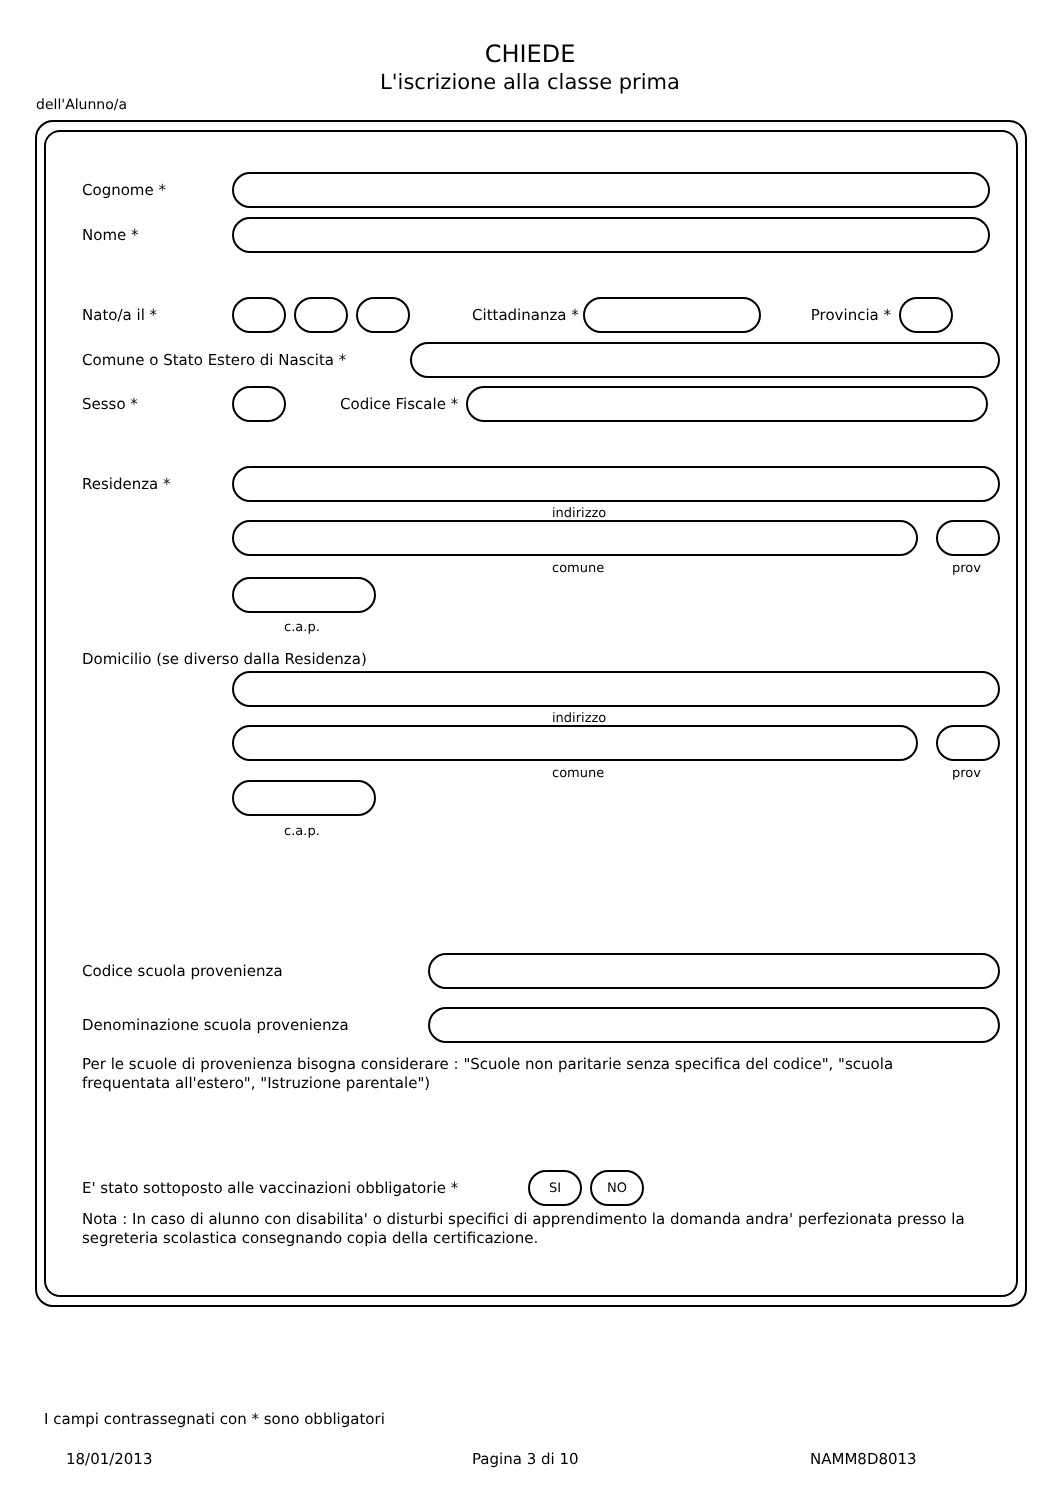CHIEDE
L'iscrizione alla classe prima
dell'Alunno/a
Cognome *
Nome *
Nato/a il * Cittadinanza * Provincia *
Comune o Stato Estero di Nascita *
Sesso * Codice Fiscale *
Residenza *
indirizzo
comune prov
c.a.p.
Domicilio (se diverso dalla Residenza)
indirizzo
comune prov
c.a.p.
Codice scuola provenienza
Denominazione scuola provenienza
Per le scuole di provenienza bisogna considerare : "Scuole non paritarie senza specifica del codice", "scuola frequentata all'estero", "Istruzione parentale")
E' stato sottoposto alle vaccinazioni obbligatorie *
SI NO
Nota : In caso di alunno con disabilita' o disturbi specifici di apprendimento la domanda andra' perfezionata presso la segreteria scolastica consegnando copia della certificazione.
I campi contrassegnati con * sono obbligatori
18/01/2013 Pagina 3 di 10 NAMM8D8013